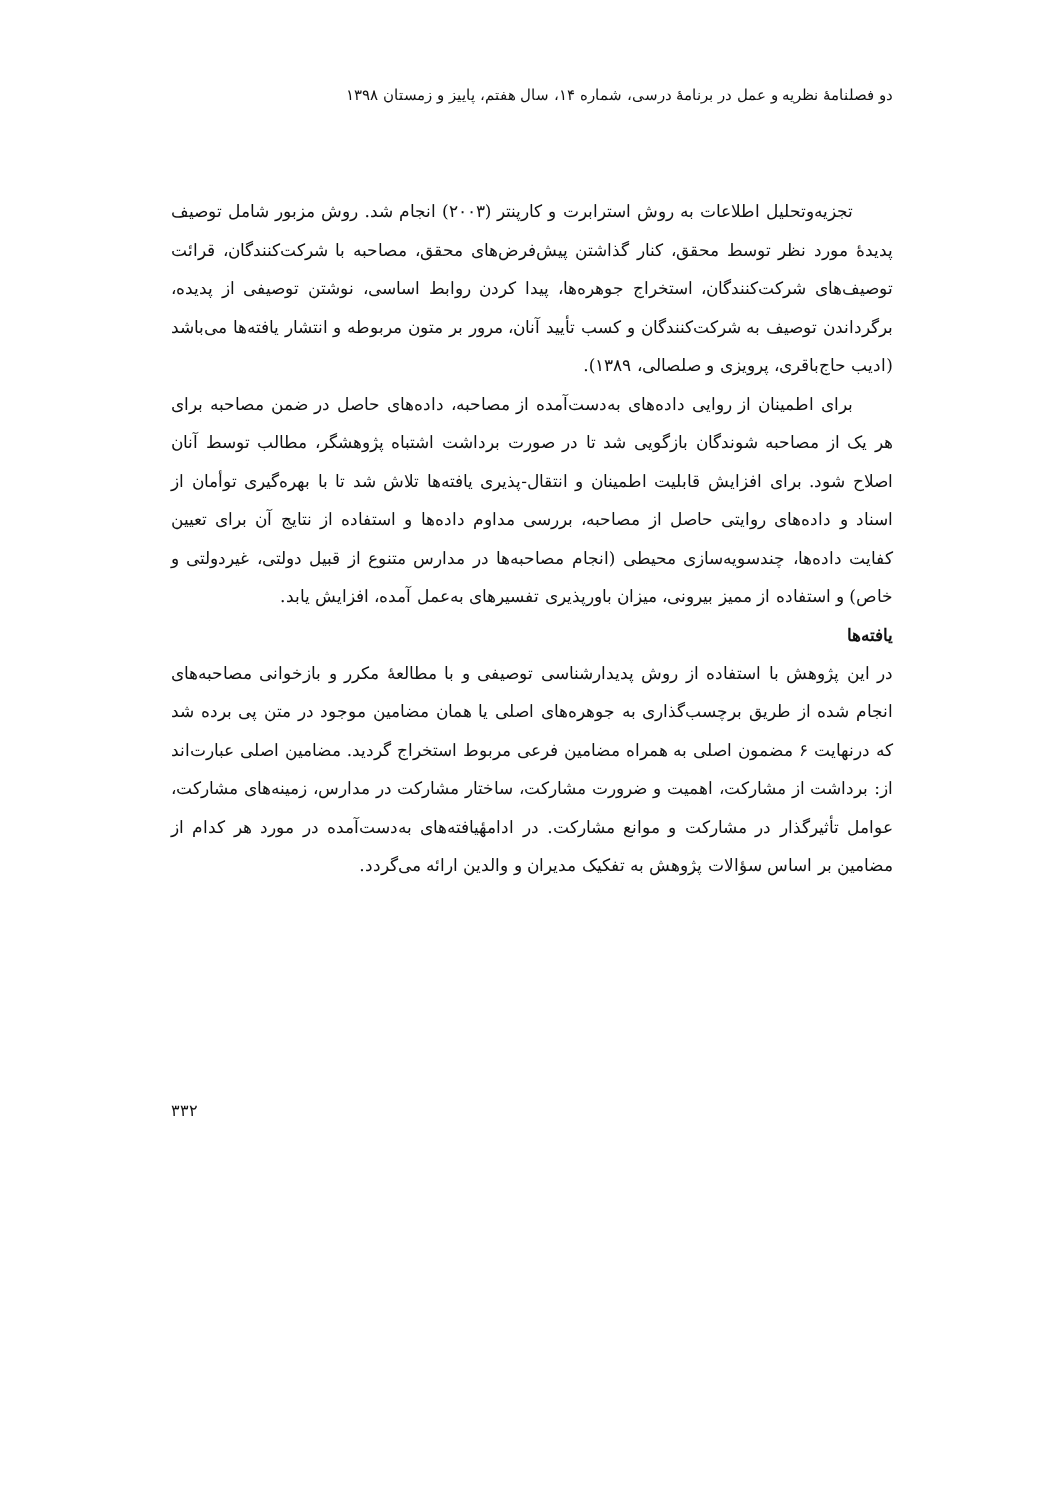دو فصلنامهٔ نظریه و عمل در برنامهٔ درسی، شماره ۱۴، سال هفتم، پاییز و زمستان ۱۳۹۸
تجزیه‌وتحلیل اطلاعات به روش استرابرت و کارپنتر (۲۰۰۳) انجام شد. روش مزبور شامل توصیف پدیدهٔ مورد نظر توسط محقق، کنار گذاشتن پیش‌فرض‌های محقق، مصاحبه با شرکت‌کنندگان، قرائت توصیف‌های شرکت‌کنندگان، استخراج جوهره‌ها، پیدا کردن روابط اساسی، نوشتن توصیفی از پدیده، برگرداندن توصیف به شرکت‌کنندگان و کسب تأیید آنان، مرور بر متون مربوطه و انتشار یافته‌ها می‌باشد (ادیب حاج‌باقری، پرویزی و صلصالی، ۱۳۸۹).
برای اطمینان از روایی داده‌های به‌دست‌آمده از مصاحبه، داده‌های حاصل در ضمن مصاحبه برای هر یک از مصاحبه شوندگان بازگویی شد تا در صورت برداشت اشتباه پژوهشگر، مطالب توسط آنان اصلاح شود. برای افزایش قابلیت اطمینان و انتقال-پذیری یافته‌ها تلاش شد تا با بهره‌گیری توأمان از اسناد و داده‌های روایتی حاصل از مصاحبه، بررسی مداوم داده‌ها و استفاده از نتایج آن برای تعیین کفایت داده‌ها، چندسویه‌سازی محیطی (انجام مصاحبه‌ها در مدارس متنوع از قبیل دولتی، غیردولتی و خاص) و استفاده از ممیز بیرونی، میزان باورپذیری تفسیرهای به‌عمل آمده، افزایش یابد.
یافته‌ها
در این پژوهش با استفاده از روش پدیدارشناسی توصیفی و با مطالعهٔ مکرر و بازخوانی مصاحبه‌های انجام شده از طریق برچسب‌گذاری به جوهره‌های اصلی یا همان مضامین موجود در متن پی برده شد که درنهایت ۶ مضمون اصلی به همراه مضامین فرعی مربوط استخراج گردید. مضامین اصلی عبارت‌اند از: برداشت از مشارکت، اهمیت و ضرورت مشارکت، ساختار مشارکت در مدارس، زمینه‌های مشارکت، عوامل تأثیرگذار در مشارکت و موانع مشارکت. در ادامهٔیافته‌های به‌دست‌آمده در مورد هر کدام از مضامین بر اساس سؤالات پژوهش به تفکیک مدیران و والدین ارائه می‌گردد.
۳۳۲